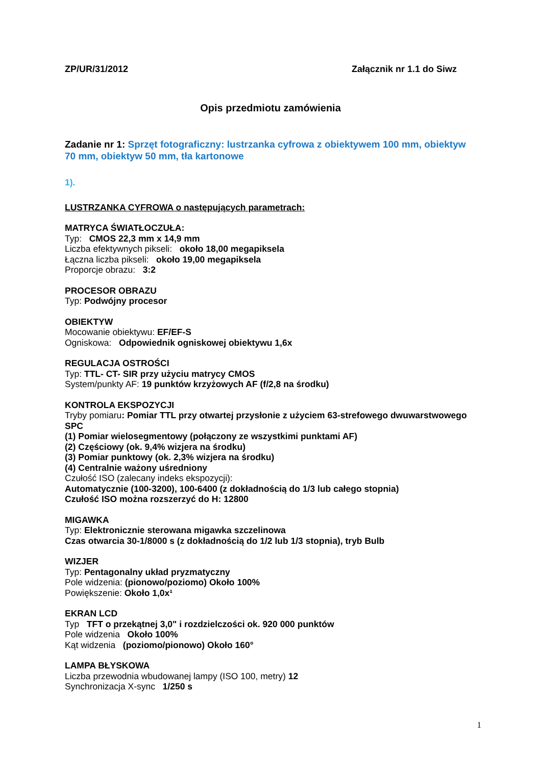ZP/UR/31/2012 Załącznik nr 1.1 do Siwz
Opis przedmiotu zamówienia
Zadanie nr 1: Sprzęt fotograficzny: lustrzanka cyfrowa z obiektywem 100 mm, obiektyw 70 mm, obiektyw 50 mm, tła kartonowe
1).
LUSTRZANKA CYFROWA o następujących parametrach:
MATRYCA ŚWIATŁOCZUŁA:
Typ: CMOS 22,3 mm x 14,9 mm
Liczba efektywnych pikseli: około 18,00 megapiksela
Łączna liczba pikseli: około 19,00 megapiksela
Proporcje obrazu: 3:2
PROCESOR OBRAZU
Typ: Podwójny procesor
OBIEKTYW
Mocowanie obiektywu: EF/EF-S
Ogniskowa: Odpowiednik ogniskowej obiektywu 1,6x
REGULACJA OSTROŚCI
Typ: TTL- CT- SIR przy użyciu matrycy CMOS
System/punkty AF: 19 punktów krzyżowych AF (f/2,8 na środku)
KONTROLA EKSPOZYCJI
Tryby pomiaru: Pomiar TTL przy otwartej przysłonie z użyciem 63-strefowego dwuwarstwowego SPC
(1) Pomiar wielosegmentowy (połączony ze wszystkimi punktami AF)
(2) Częściowy (ok. 9,4% wizjera na środku)
(3) Pomiar punktowy (ok. 2,3% wizjera na środku)
(4) Centralnie ważony uśredniony
Czułość ISO (zalecany indeks ekspozycji):
Automatycznie (100-3200), 100-6400 (z dokładnością do 1/3 lub całego stopnia)
Czułość ISO można rozszerzyć do H: 12800
MIGAWKA
Typ: Elektronicznie sterowana migawka szczelinowa
Czas otwarcia 30-1/8000 s (z dokładnością do 1/2 lub 1/3 stopnia), tryb Bulb
WIZJER
Typ: Pentagonalny układ pryzmatyczny
Pole widzenia: (pionowo/poziomo) Około 100%
Powiększenie: Około 1,0x¹
EKRAN LCD
Typ TFT o przekątnej 3,0" i rozdzielczości ok. 920 000 punktów
Pole widzenia Około 100%
Kąt widzenia (poziomo/pionowo) Około 160°
LAMPA BŁYSKOWA
Liczba przewodnia wbudowanej lampy (ISO 100, metry) 12
Synchronizacja X-sync 1/250 s
1